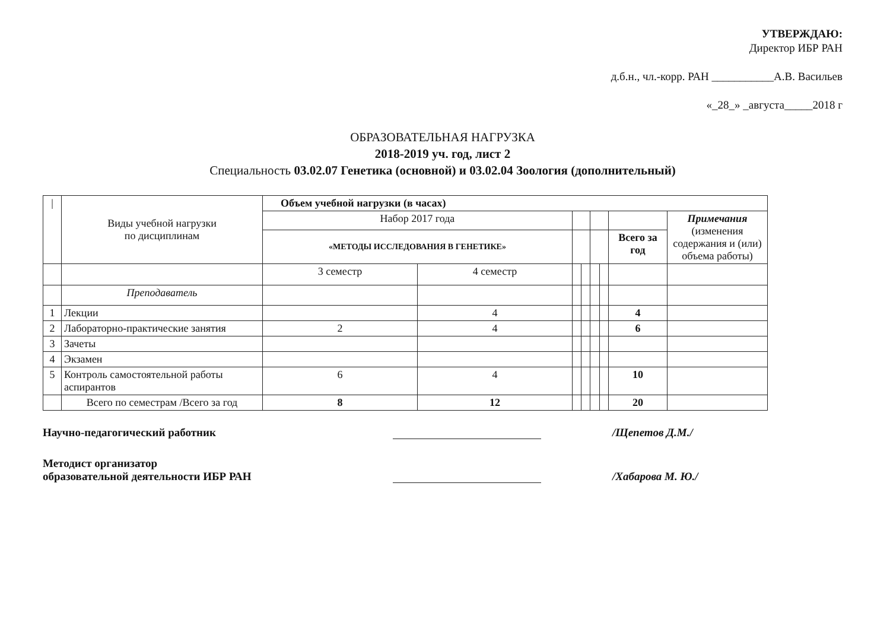УТВЕРЖДАЮ:
Директор ИБР РАН
д.б.н., чл.-корр. РАН ___________А.В. Васильев
«_28_» _августа_____2018 г
ОБРАЗОВАТЕЛЬНАЯ НАГРУЗКА
2018-2019 уч. год, лист 2
Специальность 03.02.07 Генетика (основной) и 03.02.04 Зоология (дополнительный)
| / | Виды учебной нагрузки по дисциплинам | Объем учебной нагрузки (в часах) | | | | | | | |
| | | Набор 2017 года | | | | | | | Примечания (изменения содержания и (или) объема работы) |
| | | «МЕТОДЫ ИССЛЕДОВАНИЯ В ГЕНЕТИКЕ» | | | | | | Всего за год | |
| | | 3 семестр | 4 семестр | | | | | | |
| | Преподаватель | | | | | | | | |
| 1 | Лекции | | 4 | | | | | 4 | |
| 2 | Лабораторно-практические занятия | 2 | 4 | | | | | 6 | |
| 3 | Зачеты | | | | | | | | |
| 4 | Экзамен | | | | | | | | |
| 5 | Контроль самостоятельной работы аспирантов | 6 | 4 | | | | | 10 | |
| | Всего по семестрам /Всего за год | 8 | 12 | | | | | 20 | |
Научно-педагогический работник
/Щепетов Д.М./
Методист организатор
образовательной деятельности ИБР РАН
/Хабарова М. Ю./